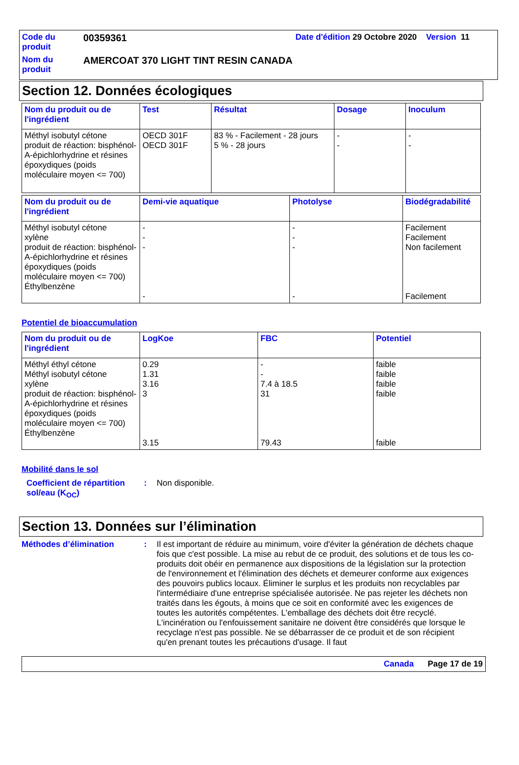| Code du produit | 00359361 | Date d'édition 29 Octobre 2020 Version 11 |
| Nom du produit | AMERCOAT 370 LIGHT TINT RESIN CANADA | |
Section 12. Données écologiques
| Nom du produit ou de l'ingrédient | Test | Résultat | Dosage | Inoculum |
| --- | --- | --- | --- | --- |
| Méthyl isobutyl cétone produit de réaction: bisphénol-A-épichlorhydrine et résines époxydiques (poids moléculaire moyen <= 700) | OECD 301F OECD 301F | 83 % - Facilement - 28 jours 5 % - 28 jours | - - | - - |
| Nom du produit ou de l'ingrédient | Demi-vie aquatique | Photolyse | Biodégradabilité |
| --- | --- | --- | --- |
| Méthyl isobutyl cétone xylène produit de réaction: bisphénol-A-épichlorhydrine et résines époxydiques (poids moléculaire moyen <= 700) Éthylbenzène | - - - - | - - - - | Facilement Facilement Non facilement Facilement |
Potentiel de bioaccumulation
| Nom du produit ou de l'ingrédient | LogKoe | FBC | Potentiel |
| --- | --- | --- | --- |
| Méthyl éthyl cétone Méthyl isobutyl cétone xylène produit de réaction: bisphénol-A-épichlorhydrine et résines époxydiques (poids moléculaire moyen <= 700) Éthylbenzène | 0.29 1.31 3.16 3 3.15 | - - 7.4 à 18.5 31 79.43 | faible faible faible faible faible |
Mobilité dans le sol
Coefficient de répartition sol/eau (K<sub>OC</sub>)
: Non disponible.
Section 13. Données sur l’élimination
Méthodes d’élimination : Il est important de réduire au minimum, voire d'éviter la génération de déchets chaque fois que c'est possible. La mise au rebut de ce produit, des solutions et de tous les co-produits doit obéir en permanence aux dispositions de la législation sur la protection de l'environnement et l'élimination des déchets et demeurer conforme aux exigences des pouvoirs publics locaux. Éliminer le surplus et les produits non recyclables par l'intermédiaire d'une entreprise spécialisée autorisée. Ne pas rejeter les déchets non traités dans les égouts, à moins que ce soit en conformité avec les exigences de toutes les autorités compétentes. L'emballage des déchets doit être recyclé. L'incinération ou l'enfouissement sanitaire ne doivent être considérés que lorsque le recyclage n'est pas possible. Ne se débarrasser de ce produit et de son récipient qu'en prenant toutes les précautions d'usage. Il faut
Canada Page 17 de 19